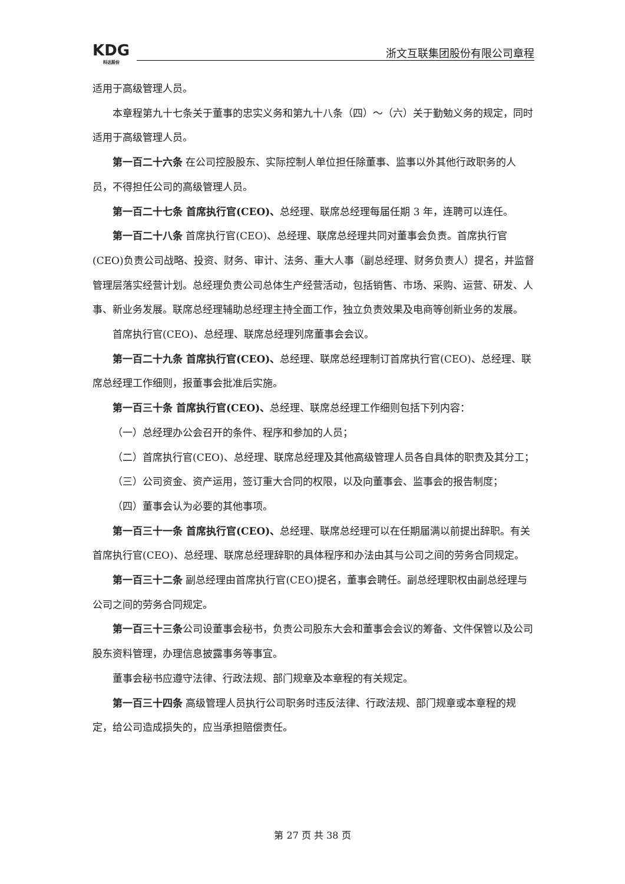KDG
科达股份
浙文互联集团股份有限公司章程
适用于高级管理人员。
本章程第九十七条关于董事的忠实义务和第九十八条（四）～（六）关于勤勉义务的规定，同时适用于高级管理人员。
第一百二十六条 在公司控股股东、实际控制人单位担任除董事、监事以外其他行政职务的人员，不得担任公司的高级管理人员。
第一百二十七条 首席执行官(CEO)、总经理、联席总经理每届任期 3 年，连聘可以连任。
第一百二十八条 首席执行官(CEO)、总经理、联席总经理共同对董事会负责。首席执行官(CEO)负责公司战略、投资、财务、审计、法务、重大人事（副总经理、财务负责人）提名，并监督管理层落实经营计划。总经理负责公司总体生产经营活动，包括销售、市场、采购、运营、研发、人事、新业务发展。联席总经理辅助总经理主持全面工作，独立负责效果及电商等创新业务的发展。
首席执行官(CEO)、总经理、联席总经理列席董事会会议。
第一百二十九条 首席执行官(CEO)、总经理、联席总经理制订首席执行官(CEO)、总经理、联席总经理工作细则，报董事会批准后实施。
第一百三十条 首席执行官(CEO)、总经理、联席总经理工作细则包括下列内容：
（一）总经理办公会召开的条件、程序和参加的人员；
（二）首席执行官(CEO)、总经理、联席总经理及其他高级管理人员各自具体的职责及其分工；
（三）公司资金、资产运用，签订重大合同的权限，以及向董事会、监事会的报告制度；
（四）董事会认为必要的其他事项。
第一百三十一条 首席执行官(CEO)、总经理、联席总经理可以在任期届满以前提出辞职。有关首席执行官(CEO)、总经理、联席总经理辞职的具体程序和办法由其与公司之间的劳务合同规定。
第一百三十二条 副总经理由首席执行官(CEO)提名，董事会聘任。副总经理职权由副总经理与公司之间的劳务合同规定。
第一百三十三条公司设董事会秘书，负责公司股东大会和董事会会议的筹备、文件保管以及公司股东资料管理，办理信息披露事务等事宜。
董事会秘书应遵守法律、行政法规、部门规章及本章程的有关规定。
第一百三十四条 高级管理人员执行公司职务时违反法律、行政法规、部门规章或本章程的规定，给公司造成损失的，应当承担赔偿责任。
第 27 页 共 38 页